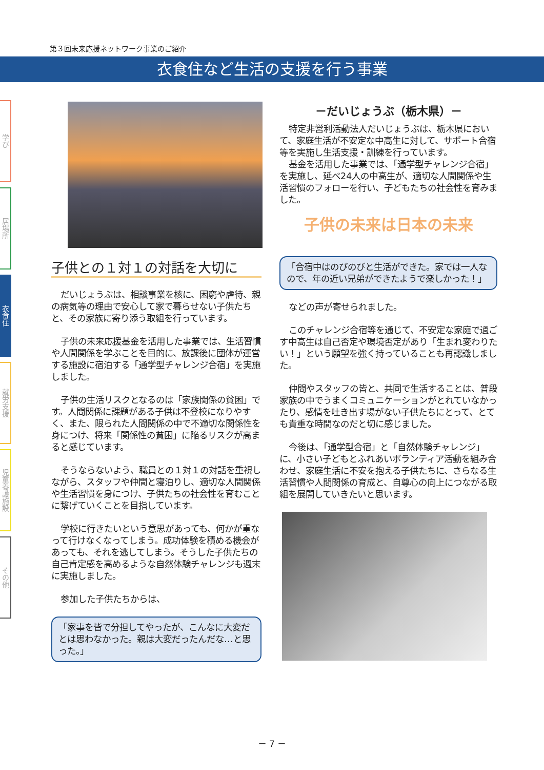第３回未来応援ネットワーク事業のご紹介
衣食住など生活の支援を行う事業
学び
居場所
衣食住
就労支援
児童養護施設
その他
子供との１対１の対話を大切に
だいじょうぶは、相談事業を核に、困窮や虐待、親の病気等の理由で安心して家で暮らせない子供たちと、その家族に寄り添う取組を行っています。
子供の未来応援基金を活用した事業では、生活習慣や人間関係を学ぶことを目的に、放課後に団体が運営する施設に宿泊する「通学型チャレンジ合宿」を実施しました。
子供の生活リスクとなるのは「家族関係の貧困」です。人間関係に課題がある子供は不登校になりやすく、また、限られた人間関係の中で不適切な関係性を身につけ、将来「関係性の貧困」に陥るリスクが高まると感じています。
そうならないよう、職員との１対１の対話を重視しながら、スタッフや仲間と寝泊りし、適切な人間関係や生活習慣を身につけ、子供たちの社会性を育むことに繋げていくことを目指しています。
学校に行きたいという意思があっても、何かが重なって行けなくなってしまう。成功体験を積める機会があっても、それを逃してしまう。そうした子供たちの自己肯定感を高めるような自然体験チャレンジも週末に実施しました。
参加した子供たちからは、
「家事を皆で分担してやったが、こんなに大変だとは思わなかった。親は大変だったんだな…と思った。」
－だいじょうぶ（栃木県）－
特定非営利活動法人だいじょうぶは、栃木県において、家庭生活が不安定な中高生に対して、サポート合宿等を実施し生活支援・訓練を行っています。
基金を活用した事業では、「通学型チャレンジ合宿」を実施し、延べ24人の中高生が、適切な人間関係や生活習慣のフォローを行い、子どもたちの社会性を育みました。
子供の未来は日本の未来
「合宿中はのびのびと生活ができた。家では一人なので、年の近い兄弟ができたようで楽しかった！」
などの声が寄せられました。
このチャレンジ合宿等を通じて、不安定な家庭で過ごす中高生は自己否定や環境否定があり「生まれ変わりたい！」という願望を強く持っていることも再認識しました。
仲間やスタッフの皆と、共同で生活することは、普段家族の中でうまくコミュニケーションがとれていなかったり、感情を吐き出す場がない子供たちにとって、とても貴重な時間なのだと切に感じました。
今後は、「通学型合宿」と「自然体験チャレンジ」に、小さい子どもとふれあいボランティア活動を組み合わせ、家庭生活に不安を抱える子供たちに、さらなる生活習慣や人間関係の育成と、自尊心の向上につながる取組を展開していきたいと思います。
－ 7 －